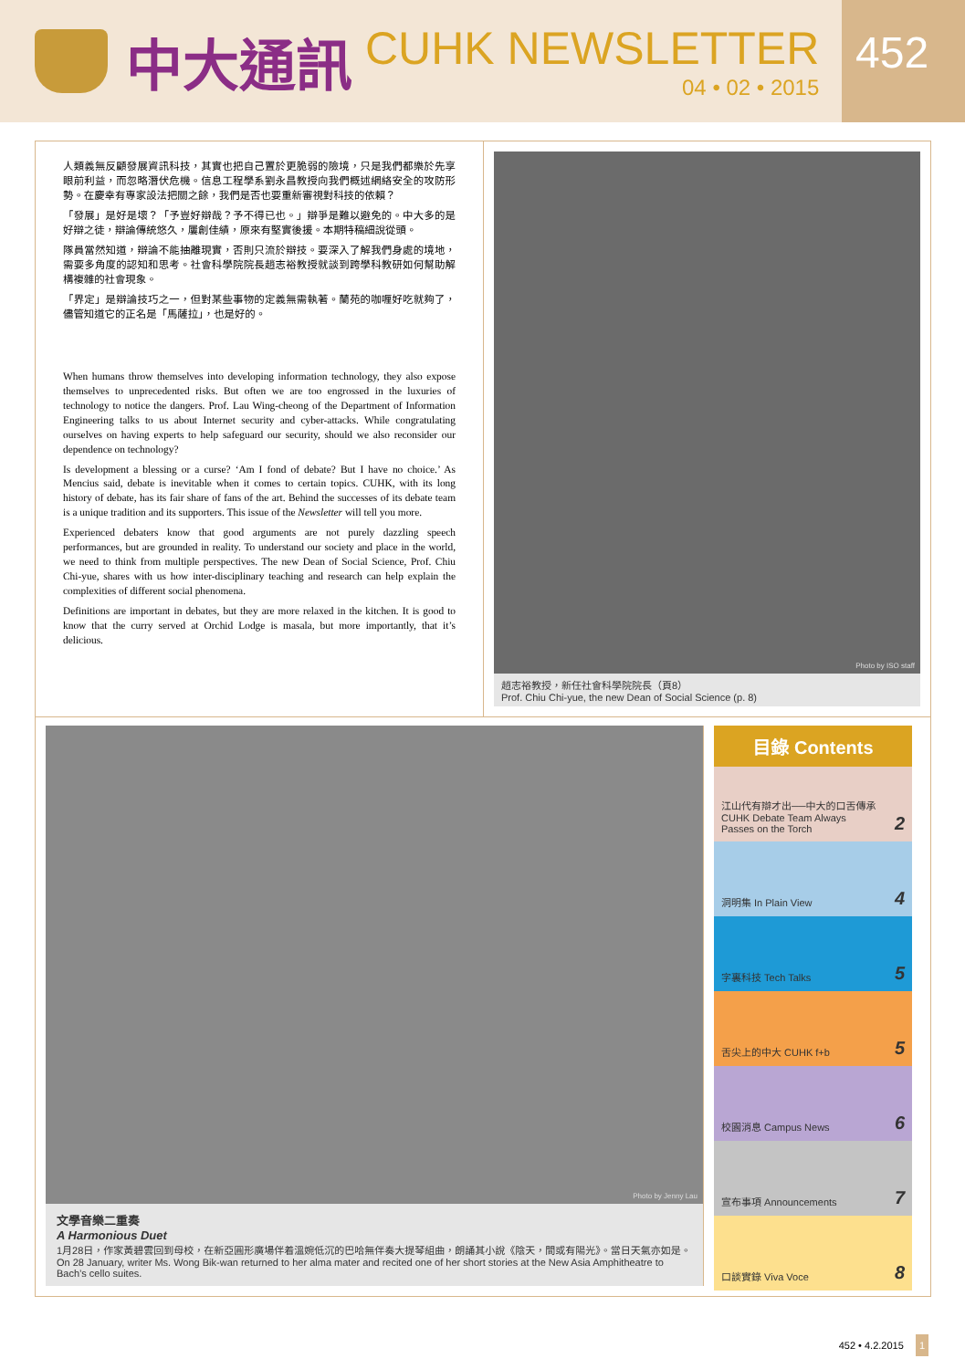中大通訊
CUHK NEWSLETTER
04 • 02 • 2015
452
人類義無反顧發展資訊科技，其實也把自己置於更脆弱的險境，只是我們都樂於先享眼前利益，而忽略潛伏危機。信息工程學系劉永昌教授向我們概述網絡安全的攻防形勢。在慶幸有專家設法把關之餘，我們是否也要重新審視對科技的依賴？
「發展」是好是壞？「予豈好辯哉？予不得已也。」辯爭是難以避免的。中大多的是好辯之徒，辯論傳統悠久，屢創佳績，原來有堅實後援。本期特稿細說從頭。
隊員當然知道，辯論不能抽離現實，否則只流於辯技。要深入了解我們身處的境地，需要多角度的認知和思考。社會科學院院長趙志裕教授就談到跨學科教研如何幫助解構複雜的社會現象。
「界定」是辯論技巧之一，但對某些事物的定義無需執著。蘭苑的咖喱好吃就夠了，儘管知道它的正名是「馬薩拉」，也是好的。
When humans throw themselves into developing information technology, they also expose themselves to unprecedented risks. But often we are too engrossed in the luxuries of technology to notice the dangers. Prof. Lau Wing-cheong of the Department of Information Engineering talks to us about Internet security and cyber-attacks. While congratulating ourselves on having experts to help safeguard our security, should we also reconsider our dependence on technology?
Is development a blessing or a curse? ‘Am I fond of debate? But I have no choice.’ As Mencius said, debate is inevitable when it comes to certain topics. CUHK, with its long history of debate, has its fair share of fans of the art. Behind the successes of its debate team is a unique tradition and its supporters. This issue of the Newsletter will tell you more.
Experienced debaters know that good arguments are not purely dazzling speech performances, but are grounded in reality. To understand our society and place in the world, we need to think from multiple perspectives. The new Dean of Social Science, Prof. Chiu Chi-yue, shares with us how inter-disciplinary teaching and research can help explain the complexities of different social phenomena.
Definitions are important in debates, but they are more relaxed in the kitchen. It is good to know that the curry served at Orchid Lodge is masala, but more importantly, that it’s delicious.
Photo by ISO staff
趙志裕教授，新任社會科學院院長（頁8）
Prof. Chiu Chi-yue, the new Dean of Social Science (p. 8)
Photo by Jenny Lau
文學音樂二重奏
A Harmonious Duet
1月28日，作家黃碧雲回到母校，在新亞圓形廣場伴着溫婉低沉的巴哈無伴奏大提琴組曲，朗誦其小說《陰天，間或有陽光》。當日天氣亦如是。
On 28 January, writer Ms. Wong Bik-wan returned to her alma mater and recited one of her short stories at the New Asia Amphitheatre to Bach’s cello suites.
目錄 Contents
江山代有辯才出──中大的口舌傳承
CUHK Debate Team Always
Passes on the Torch 2
洞明集 In Plain View 4
字裏科技 Tech Talks 5
舌尖上的中大 CUHK f+b 5
校園消息 Campus News 6
宣布事項 Announcements 7
口談實錄 Viva Voce 8
452 • 4.2.2015 1